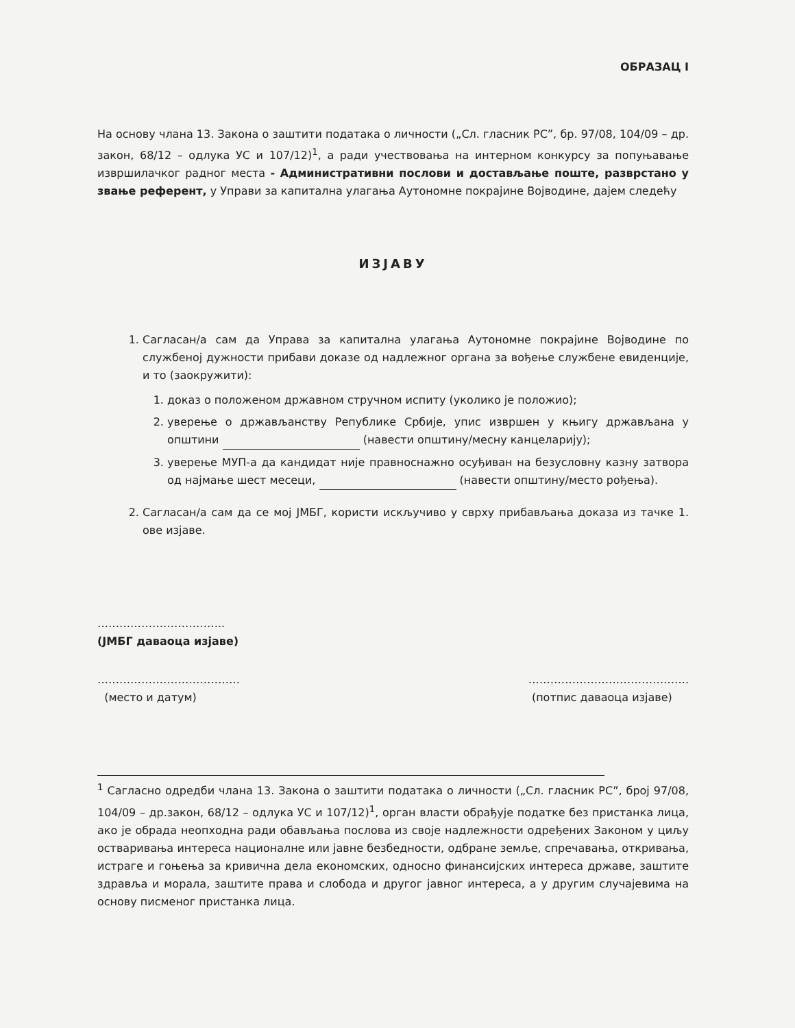ОБРАЗАЦ I
На основу члана 13. Закона о заштити података о личности („Сл. гласник РС”, бр. 97/08, 104/09 – др. закон, 68/12 – одлука УС и 107/12)<sup>1</sup>, а ради учествовања на интерном конкурсу за попуњавање извршилачког радног места - Административни послови и достављање поште, разврстано у звање референт, у Управи за капитална улагања Аутономне покрајине Војводине, дајем следећу
ИЗЈАВУ
1. Сагласан/а сам да Управа за капитална улагања Аутономне покрајине Војводине по службеној дужности прибави доказе од надлежног органа за вођење службене евиденције, и то (заокружити):
1. доказ о положеном државном стручном испиту (уколико је положио);
2. уверење о држављанству Републике Србије, упис извршен у књигу држављана у општини (навести општину/месну канцеларију);
3. уверење МУП-а да кандидат није правноснажно осуђиван на безусловну казну затвора од најмање шест месеци, (навести општину/место рођења).
2. Сагласан/а сам да се мој ЈМБГ, користи искључиво у сврху прибављања доказа из тачке 1. ове изјаве.
……………………………..
(ЈМБГ даваоца изјаве)
…………………………………
(место и датум) ……………………………………..
(потпис даваоца изјаве)
<sup>1</sup> Сагласно одредби члана 13. Закона о заштити података о личности („Сл. гласник РС”, број 97/08, 104/09 – др.закон, 68/12 – одлука УС и 107/12)<sup>1</sup>, орган власти обрађује податке без пристанка лица, ако је обрада неопходна ради обављања послова из своје надлежности одређених Законом у циљу остваривања интереса националне или јавне безбедности, одбране земље, спречавања, откривања, истраге и гоњења за кривична дела економских, односно финансијских интереса државе, заштите здравља и морала, заштите права и слобода и другог јавног интереса, а у другим случајевима на основу писменог пристанка лица.